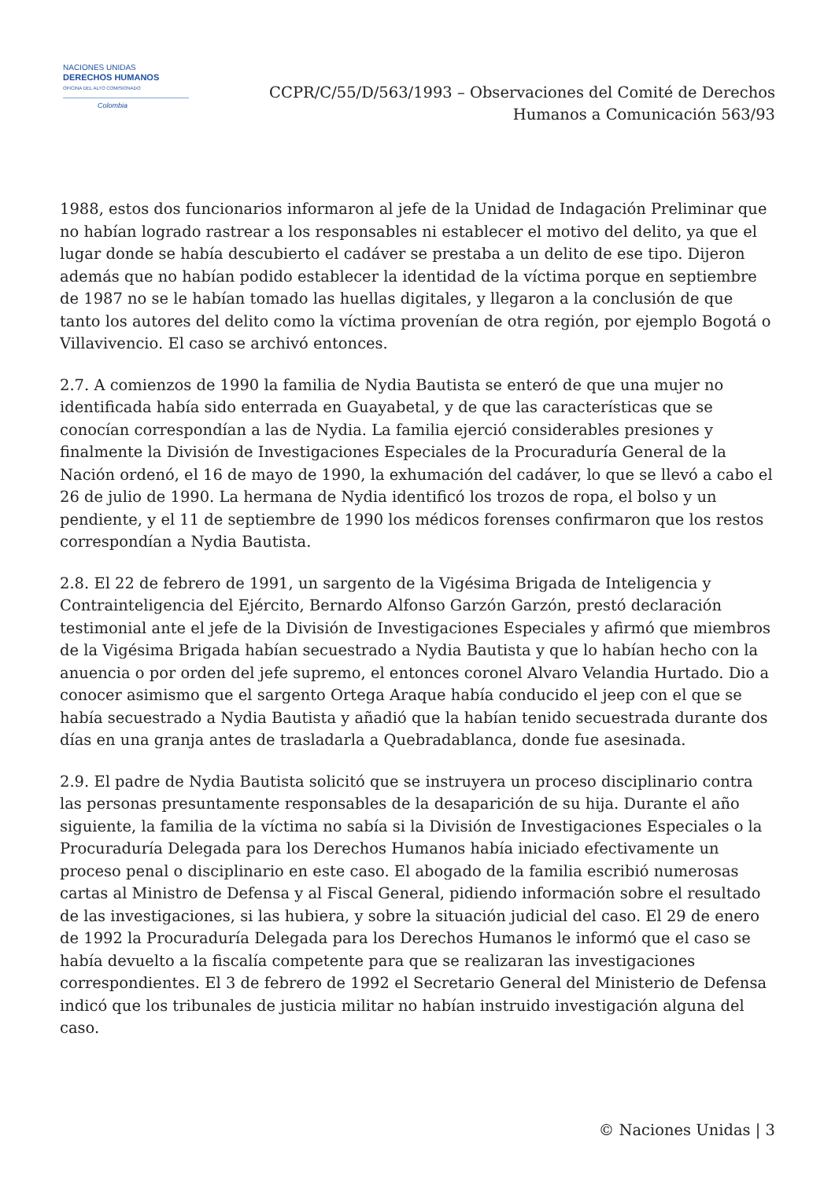NACIONES UNIDAS
DERECHOS HUMANOS
OFICINA DEL ALTO COMISIONADO
Colombia
CCPR/C/55/D/563/1993 – Observaciones del Comité de Derechos
Humanos a Comunicación 563/93
1988, estos dos funcionarios informaron al jefe de la Unidad de Indagación Preliminar que no habían logrado rastrear a los responsables ni establecer el motivo del delito, ya que el lugar donde se había descubierto el cadáver se prestaba a un delito de ese tipo. Dijeron además que no habían podido establecer la identidad de la víctima porque en septiembre de 1987 no se le habían tomado las huellas digitales, y llegaron a la conclusión de que tanto los autores del delito como la víctima provenían de otra región, por ejemplo Bogotá o Villavivencio. El caso se archivó entonces.
2.7. A comienzos de 1990 la familia de Nydia Bautista se enteró de que una mujer no identificada había sido enterrada en Guayabetal, y de que las características que se conocían correspondían a las de Nydia. La familia ejerció considerables presiones y finalmente la División de Investigaciones Especiales de la Procuraduría General de la Nación ordenó, el 16 de mayo de 1990, la exhumación del cadáver, lo que se llevó a cabo el 26 de julio de 1990. La hermana de Nydia identificó los trozos de ropa, el bolso y un pendiente, y el 11 de septiembre de 1990 los médicos forenses confirmaron que los restos correspondían a Nydia Bautista.
2.8. El 22 de febrero de 1991, un sargento de la Vigésima Brigada de Inteligencia y Contrainteligencia del Ejército, Bernardo Alfonso Garzón Garzón, prestó declaración testimonial ante el jefe de la División de Investigaciones Especiales y afirmó que miembros de la Vigésima Brigada habían secuestrado a Nydia Bautista y que lo habían hecho con la anuencia o por orden del jefe supremo, el entonces coronel Alvaro Velandia Hurtado. Dio a conocer asimismo que el sargento Ortega Araque había conducido el jeep con el que se había secuestrado a Nydia Bautista y añadió que la habían tenido secuestrada durante dos días en una granja antes de trasladarla a Quebradablanca, donde fue asesinada.
2.9. El padre de Nydia Bautista solicitó que se instruyera un proceso disciplinario contra las personas presuntamente responsables de la desaparición de su hija. Durante el año siguiente, la familia de la víctima no sabía si la División de Investigaciones Especiales o la Procuraduría Delegada para los Derechos Humanos había iniciado efectivamente un proceso penal o disciplinario en este caso. El abogado de la familia escribió numerosas cartas al Ministro de Defensa y al Fiscal General, pidiendo información sobre el resultado de las investigaciones, si las hubiera, y sobre la situación judicial del caso. El 29 de enero de 1992 la Procuraduría Delegada para los Derechos Humanos le informó que el caso se había devuelto a la fiscalía competente para que se realizaran las investigaciones correspondientes. El 3 de febrero de 1992 el Secretario General del Ministerio de Defensa indicó que los tribunales de justicia militar no habían instruido investigación alguna del caso.
© Naciones Unidas | 3